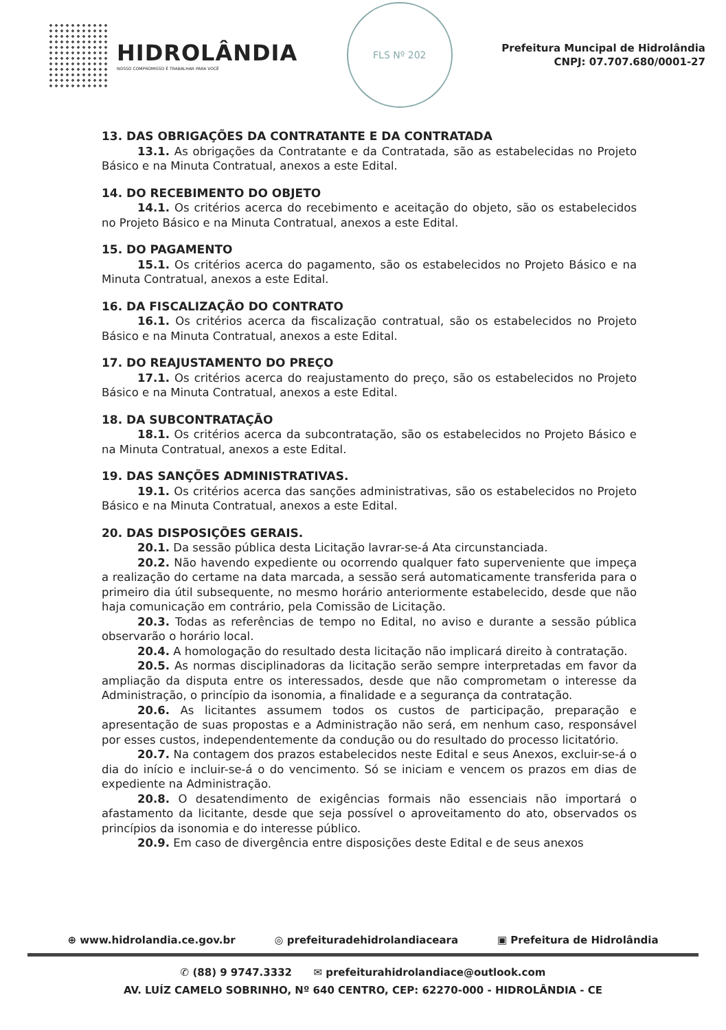HIDROLÂNDIA
NOSSO COMPROMISSO É TRABALHAR PARA VOCÊ
FLS Nº 202
Prefeitura Muncipal de Hidrolândia
CNPJ: 07.707.680/0001-27
13. DAS OBRIGAÇÕES DA CONTRATANTE E DA CONTRATADA
13.1. As obrigações da Contratante e da Contratada, são as estabelecidas no Projeto Básico e na Minuta Contratual, anexos a este Edital.
14. DO RECEBIMENTO DO OBJETO
14.1. Os critérios acerca do recebimento e aceitação do objeto, são os estabelecidos no Projeto Básico e na Minuta Contratual, anexos a este Edital.
15. DO PAGAMENTO
15.1. Os critérios acerca do pagamento, são os estabelecidos no Projeto Básico e na Minuta Contratual, anexos a este Edital.
16. DA FISCALIZAÇÃO DO CONTRATO
16.1. Os critérios acerca da fiscalização contratual, são os estabelecidos no Projeto Básico e na Minuta Contratual, anexos a este Edital.
17. DO REAJUSTAMENTO DO PREÇO
17.1. Os critérios acerca do reajustamento do preço, são os estabelecidos no Projeto Básico e na Minuta Contratual, anexos a este Edital.
18. DA SUBCONTRATAÇÃO
18.1. Os critérios acerca da subcontratação, são os estabelecidos no Projeto Básico e na Minuta Contratual, anexos a este Edital.
19. DAS SANÇÕES ADMINISTRATIVAS.
19.1. Os critérios acerca das sanções administrativas, são os estabelecidos no Projeto Básico e na Minuta Contratual, anexos a este Edital.
20. DAS DISPOSIÇÕES GERAIS.
20.1. Da sessão pública desta Licitação lavrar-se-á Ata circunstanciada.
20.2. Não havendo expediente ou ocorrendo qualquer fato superveniente que impeça a realização do certame na data marcada, a sessão será automaticamente transferida para o primeiro dia útil subsequente, no mesmo horário anteriormente estabelecido, desde que não haja comunicação em contrário, pela Comissão de Licitação.
20.3. Todas as referências de tempo no Edital, no aviso e durante a sessão pública observarão o horário local.
20.4. A homologação do resultado desta licitação não implicará direito à contratação.
20.5. As normas disciplinadoras da licitação serão sempre interpretadas em favor da ampliação da disputa entre os interessados, desde que não comprometam o interesse da Administração, o princípio da isonomia, a finalidade e a segurança da contratação.
20.6. As licitantes assumem todos os custos de participação, preparação e apresentação de suas propostas e a Administração não será, em nenhum caso, responsável por esses custos, independentemente da condução ou do resultado do processo licitatório.
20.7. Na contagem dos prazos estabelecidos neste Edital e seus Anexos, excluir-se-á o dia do início e incluir-se-á o do vencimento. Só se iniciam e vencem os prazos em dias de expediente na Administração.
20.8. O desatendimento de exigências formais não essenciais não importará o afastamento da licitante, desde que seja possível o aproveitamento do ato, observados os princípios da isonomia e do interesse público.
20.9. Em caso de divergência entre disposições deste Edital e de seus anexos
⊕ www.hidrolandia.ce.gov.br ◎ prefeituradehidrolandiaceara ▣ Prefeitura de Hidrolândia
✆ (88) 9 9747.3332 ✉ prefeiturahidrolandiace@outlook.com
AV. LUÍZ CAMELO SOBRINHO, Nº 640 CENTRO, CEP: 62270-000 - HIDROLÂNDIA - CE